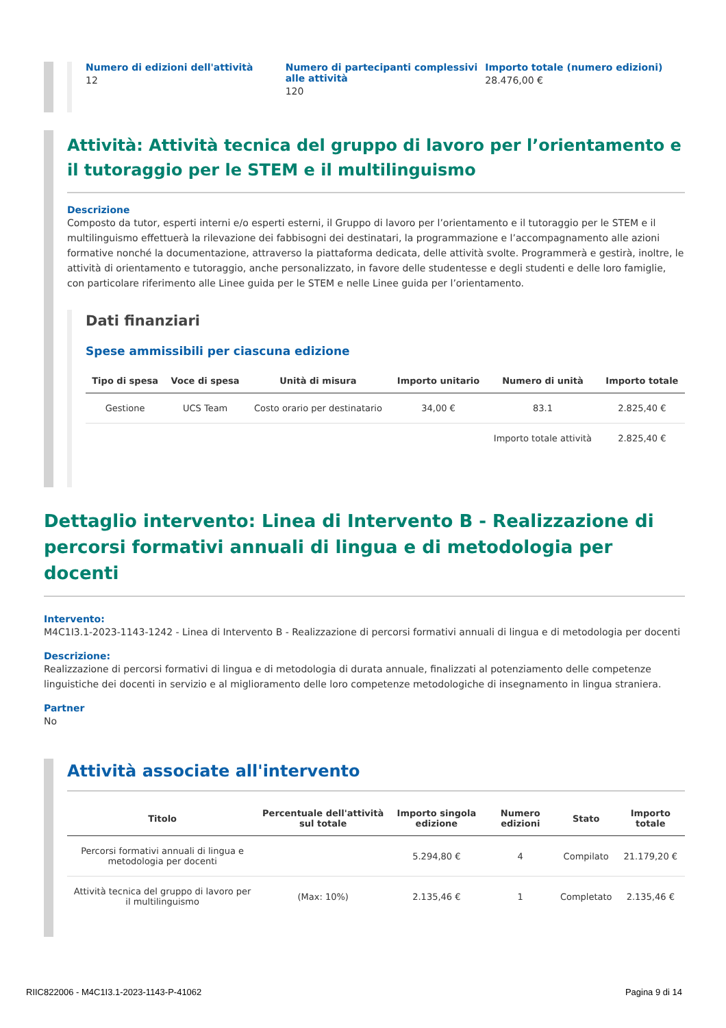Numero di edizioni dell'attività
12
Numero di partecipanti complessivi alle attività
120
Importo totale (numero edizioni)
28.476,00 €
Attività: Attività tecnica del gruppo di lavoro per l’orientamento e il tutoraggio per le STEM e il multilinguismo
Descrizione
Composto da tutor, esperti interni e/o esperti esterni, il Gruppo di lavoro per l’orientamento e il tutoraggio per le STEM e il multilinguismo effettuerà la rilevazione dei fabbisogni dei destinatari, la programmazione e l’accompagnamento alle azioni formative nonché la documentazione, attraverso la piattaforma dedicata, delle attività svolte. Programmerà e gestirà, inoltre, le attività di orientamento e tutoraggio, anche personalizzato, in favore delle studentesse e degli studenti e delle loro famiglie, con particolare riferimento alle Linee guida per le STEM e nelle Linee guida per l’orientamento.
Dati finanziari
Spese ammissibili per ciascuna edizione
| Tipo di spesa | Voce di spesa | Unità di misura | Importo unitario | Numero di unità | Importo totale |
| --- | --- | --- | --- | --- | --- |
| Gestione | UCS Team | Costo orario per destinatario | 34,00 € | 83.1 | 2.825,40 € |
| | | | | Importo totale attività | 2.825,40 € |
Dettaglio intervento: Linea di Intervento B - Realizzazione di percorsi formativi annuali di lingua e di metodologia per docenti
Intervento:
M4C1I3.1-2023-1143-1242 - Linea di Intervento B - Realizzazione di percorsi formativi annuali di lingua e di metodologia per docenti
Descrizione:
Realizzazione di percorsi formativi di lingua e di metodologia di durata annuale, finalizzati al potenziamento delle competenze linguistiche dei docenti in servizio e al miglioramento delle loro competenze metodologiche di insegnamento in lingua straniera.
Partner
No
Attività associate all'intervento
| Titolo | Percentuale dell'attività sul totale | Importo singola edizione | Numero edizioni | Stato | Importo totale |
| --- | --- | --- | --- | --- | --- |
| Percorsi formativi annuali di lingua e metodologia per docenti | | 5.294,80 € | 4 | Compilato | 21.179,20 € |
| Attività tecnica del gruppo di lavoro per il multilinguismo | (Max: 10%) | 2.135,46 € | 1 | Completato | 2.135,46 € |
RIIC822006 - M4C1I3.1-2023-1143-P-41062 Pagina 9 di 14